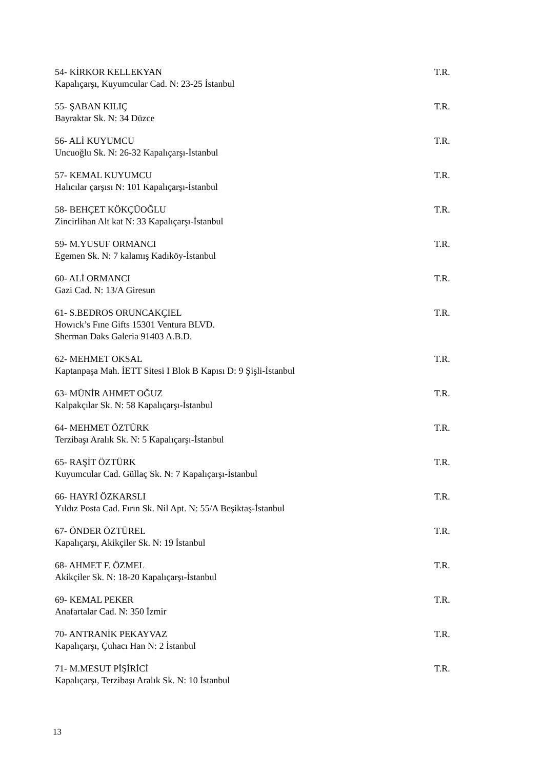54- KİRKOR KELLEKYAN T.R.
Kapalıçarşı, Kuyumcular Cad. N: 23-25 İstanbul
55- ŞABAN KILIÇ T.R.
Bayraktar Sk. N: 34 Düzce
56- ALİ KUYUMCU T.R.
Uncuoğlu Sk. N: 26-32 Kapalıçarşı-İstanbul
57- KEMAL KUYUMCU T.R.
Halıcılar çarşısı N: 101 Kapalıçarşı-İstanbul
58- BEHÇET KÖKÇÜOĞLU T.R.
Zincirlihan Alt kat N: 33 Kapalıçarşı-İstanbul
59- M.YUSUF ORMANCI T.R.
Egemen Sk. N: 7 kalamış Kadıköy-İstanbul
60- ALİ ORMANCI T.R.
Gazi Cad. N: 13/A Giresun
61- S.BEDROS ORUNCAKÇIEL T.R.
Howıck’s Fıne Gifts 15301 Ventura BLVD.
Sherman Daks Galeria 91403 A.B.D.
62- MEHMET OKSAL T.R.
Kaptanpaşa Mah. İETT Sitesi I Blok B Kapısı D: 9 Şişli-İstanbul
63- MÜNİR AHMET OĞUZ T.R.
Kalpakçılar Sk. N: 58 Kapalıçarşı-İstanbul
64- MEHMET ÖZTÜRK T.R.
Terzibaşı Aralık Sk. N: 5 Kapalıçarşı-İstanbul
65- RAŞİT ÖZTÜRK T.R.
Kuyumcular Cad. Güllaç Sk. N: 7 Kapalıçarşı-İstanbul
66- HAYRİ ÖZKARSLI T.R.
Yıldız Posta Cad. Fırın Sk. Nil Apt. N: 55/A Beşiktaş-İstanbul
67- ÖNDER ÖZTÜREL T.R.
Kapalıçarşı, Akikçiler Sk. N: 19 İstanbul
68- AHMET F. ÖZMEL T.R.
Akikçiler Sk. N: 18-20 Kapalıçarşı-İstanbul
69- KEMAL PEKER T.R.
Anafartalar Cad. N: 350 İzmir
70- ANTRANİK PEKAYVAZ T.R.
Kapalıçarşı, Çuhacı Han N: 2 İstanbul
71- M.MESUT PİŞİRİCİ T.R.
Kapalıçarşı, Terzibaşı Aralık Sk. N: 10 İstanbul
13